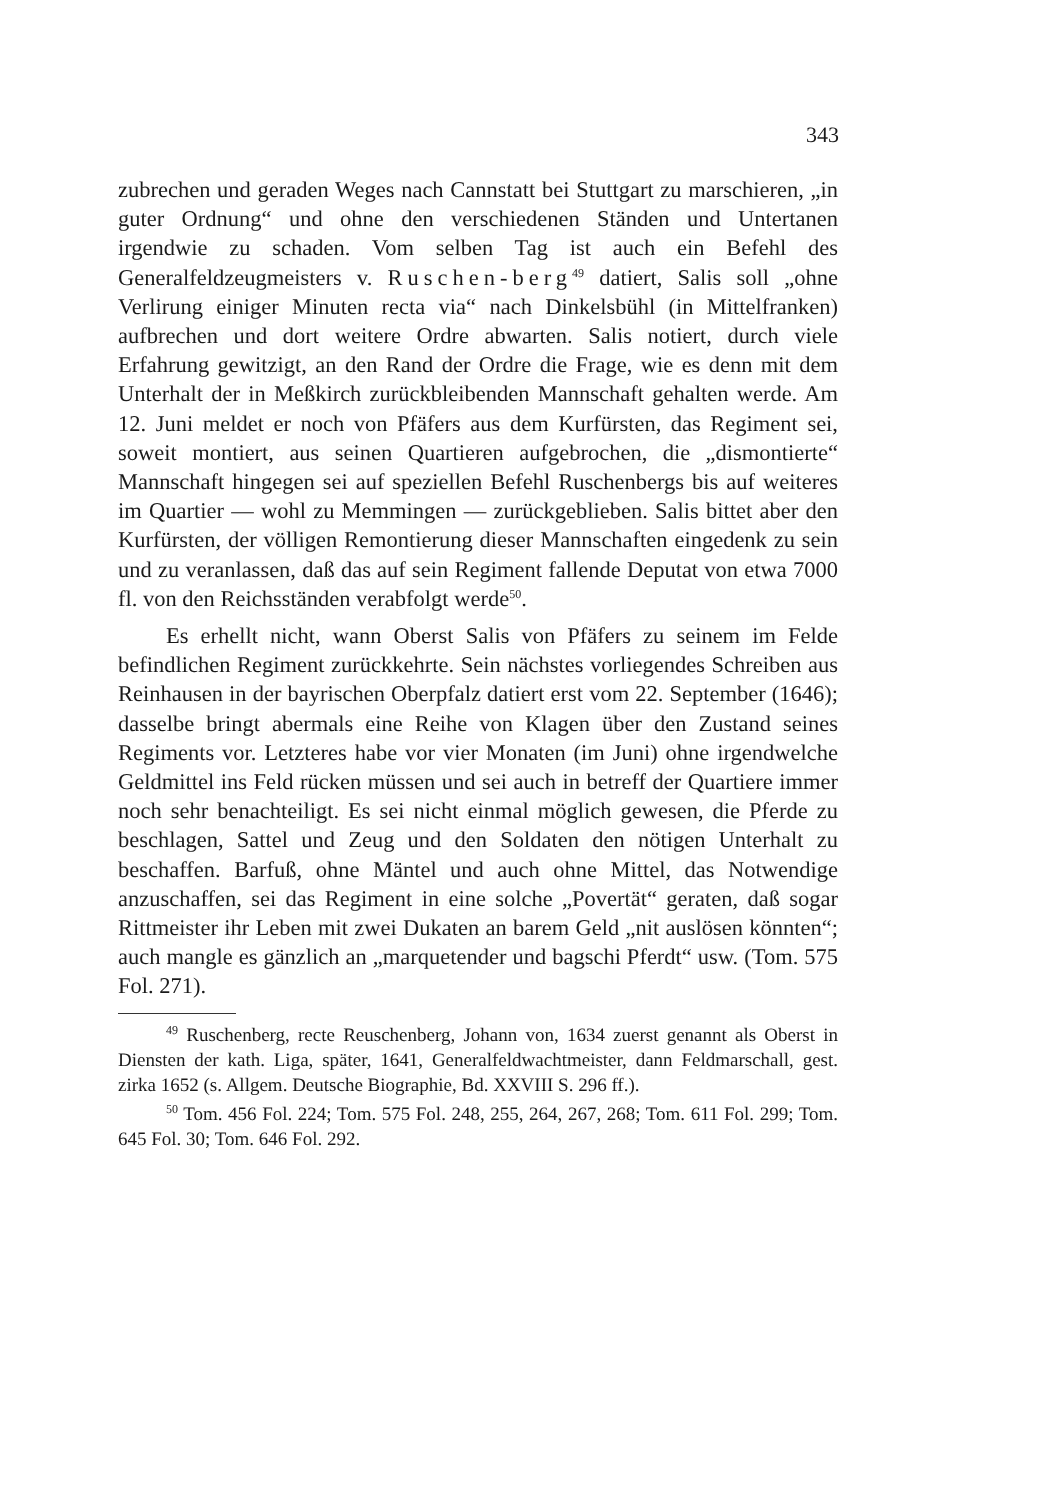343
zubrechen und geraden Weges nach Cannstatt bei Stuttgart zu marschieren, „in guter Ordnung“ und ohne den verschiedenen Ständen und Untertanen irgendwie zu schaden. Vom selben Tag ist auch ein Befehl des Generalfeldzeugmeisters v. Ruschen-berg<sup>49</sup> datiert, Salis soll „ohne Verlirung einiger Minuten recta via“ nach Dinkelsbühl (in Mittelfranken) aufbrechen und dort weitere Ordre abwarten. Salis notiert, durch viele Erfahrung gewitzigt, an den Rand der Ordre die Frage, wie es denn mit dem Unterhalt der in Meßkirch zurückbleibenden Mannschaft gehalten werde. Am 12. Juni meldet er noch von Pfäfers aus dem Kurfürsten, das Regiment sei, soweit montiert, aus seinen Quartieren aufgebrochen, die „dismontierte“ Mannschaft hingegen sei auf speziellen Befehl Ruschenbergs bis auf weiteres im Quartier — wohl zu Memmingen — zurückgeblieben. Salis bittet aber den Kurfürsten, der völligen Remontierung dieser Mannschaften eingedenk zu sein und zu veranlassen, daß das auf sein Regiment fallende Deputat von etwa 7000 fl. von den Reichsständen verabfolgt werde<sup>50</sup>.
Es erhellt nicht, wann Oberst Salis von Pfäfers zu seinem im Felde befindlichen Regiment zurückkehrte. Sein nächstes vorliegendes Schreiben aus Reinhausen in der bayrischen Oberpfalz datiert erst vom 22. September (1646); dasselbe bringt abermals eine Reihe von Klagen über den Zustand seines Regiments vor. Letzteres habe vor vier Monaten (im Juni) ohne irgendwelche Geldmittel ins Feld rücken müssen und sei auch in betreff der Quartiere immer noch sehr benachteiligt. Es sei nicht einmal möglich gewesen, die Pferde zu beschlagen, Sattel und Zeug und den Soldaten den nötigen Unterhalt zu beschaffen. Barfuß, ohne Mäntel und auch ohne Mittel, das Notwendige anzuschaffen, sei das Regiment in eine solche „Povertät“ geraten, daß sogar Rittmeister ihr Leben mit zwei Dukaten an barem Geld „nit auslösen könnten“; auch mangle es gänzlich an „marquetender und bagschi Pferdt“ usw. (Tom. 575 Fol. 271).
<sup>49</sup> Ruschenberg, recte Reuschenberg, Johann von, 1634 zuerst genannt als Oberst in Diensten der kath. Liga, später, 1641, Generalfeldwachtmeister, dann Feldmarschall, gest. zirka 1652 (s. Allgem. Deutsche Biographie, Bd. XXVIII S. 296 ff.).
<sup>50</sup> Tom. 456 Fol. 224; Tom. 575 Fol. 248, 255, 264, 267, 268; Tom. 611 Fol. 299; Tom. 645 Fol. 30; Tom. 646 Fol. 292.